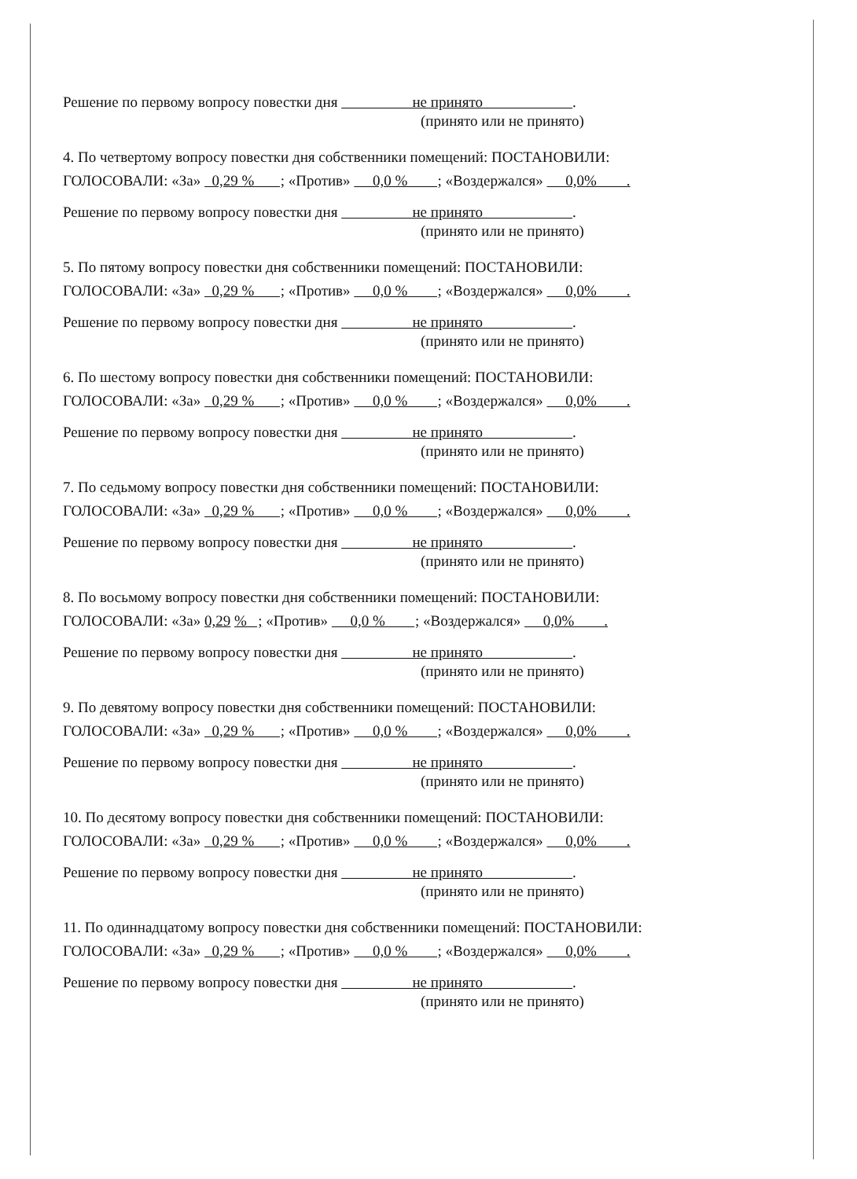Решение по первому вопросу повестки дня не принято .
(принято или не принято)
4. По четвертому вопросу повестки дня собственники помещений: ПОСТАНОВИЛИ:
ГОЛОСОВАЛИ: «За» 0,29 % ; «Против» 0,0 % ; «Воздержался» 0,0% .
Решение по первому вопросу повестки дня не принято .
(принято или не принято)
5. По пятому вопросу повестки дня собственники помещений: ПОСТАНОВИЛИ:
ГОЛОСОВАЛИ: «За» 0,29 % ; «Против» 0,0 % ; «Воздержался» 0,0% .
Решение по первому вопросу повестки дня не принято .
(принято или не принято)
6. По шестому вопросу повестки дня собственники помещений: ПОСТАНОВИЛИ:
ГОЛОСОВАЛИ: «За» 0,29 % ; «Против» 0,0 % ; «Воздержался» 0,0% .
Решение по первому вопросу повестки дня не принято .
(принято или не принято)
7. По седьмому вопросу повестки дня собственники помещений: ПОСТАНОВИЛИ:
ГОЛОСОВАЛИ: «За» 0,29 % ; «Против» 0,0 % ; «Воздержался» 0,0% .
Решение по первому вопросу повестки дня не принято .
(принято или не принято)
8. По восьмому вопросу повестки дня собственники помещений: ПОСТАНОВИЛИ:
ГОЛОСОВАЛИ: «За» 0,29 % ; «Против» 0,0 % ; «Воздержался» 0,0% .
Решение по первому вопросу повестки дня не принято .
(принято или не принято)
9. По девятому вопросу повестки дня собственники помещений: ПОСТАНОВИЛИ:
ГОЛОСОВАЛИ: «За» 0,29 % ; «Против» 0,0 % ; «Воздержался» 0,0% .
Решение по первому вопросу повестки дня не принято .
(принято или не принято)
10. По десятому вопросу повестки дня собственники помещений: ПОСТАНОВИЛИ:
ГОЛОСОВАЛИ: «За» 0,29 % ; «Против» 0,0 % ; «Воздержался» 0,0% .
Решение по первому вопросу повестки дня не принято .
(принято или не принято)
11. По одиннадцатому вопросу повестки дня собственники помещений: ПОСТАНОВИЛИ:
ГОЛОСОВАЛИ: «За» 0,29 % ; «Против» 0,0 % ; «Воздержался» 0,0% .
Решение по первому вопросу повестки дня не принято .
(принято или не принято)